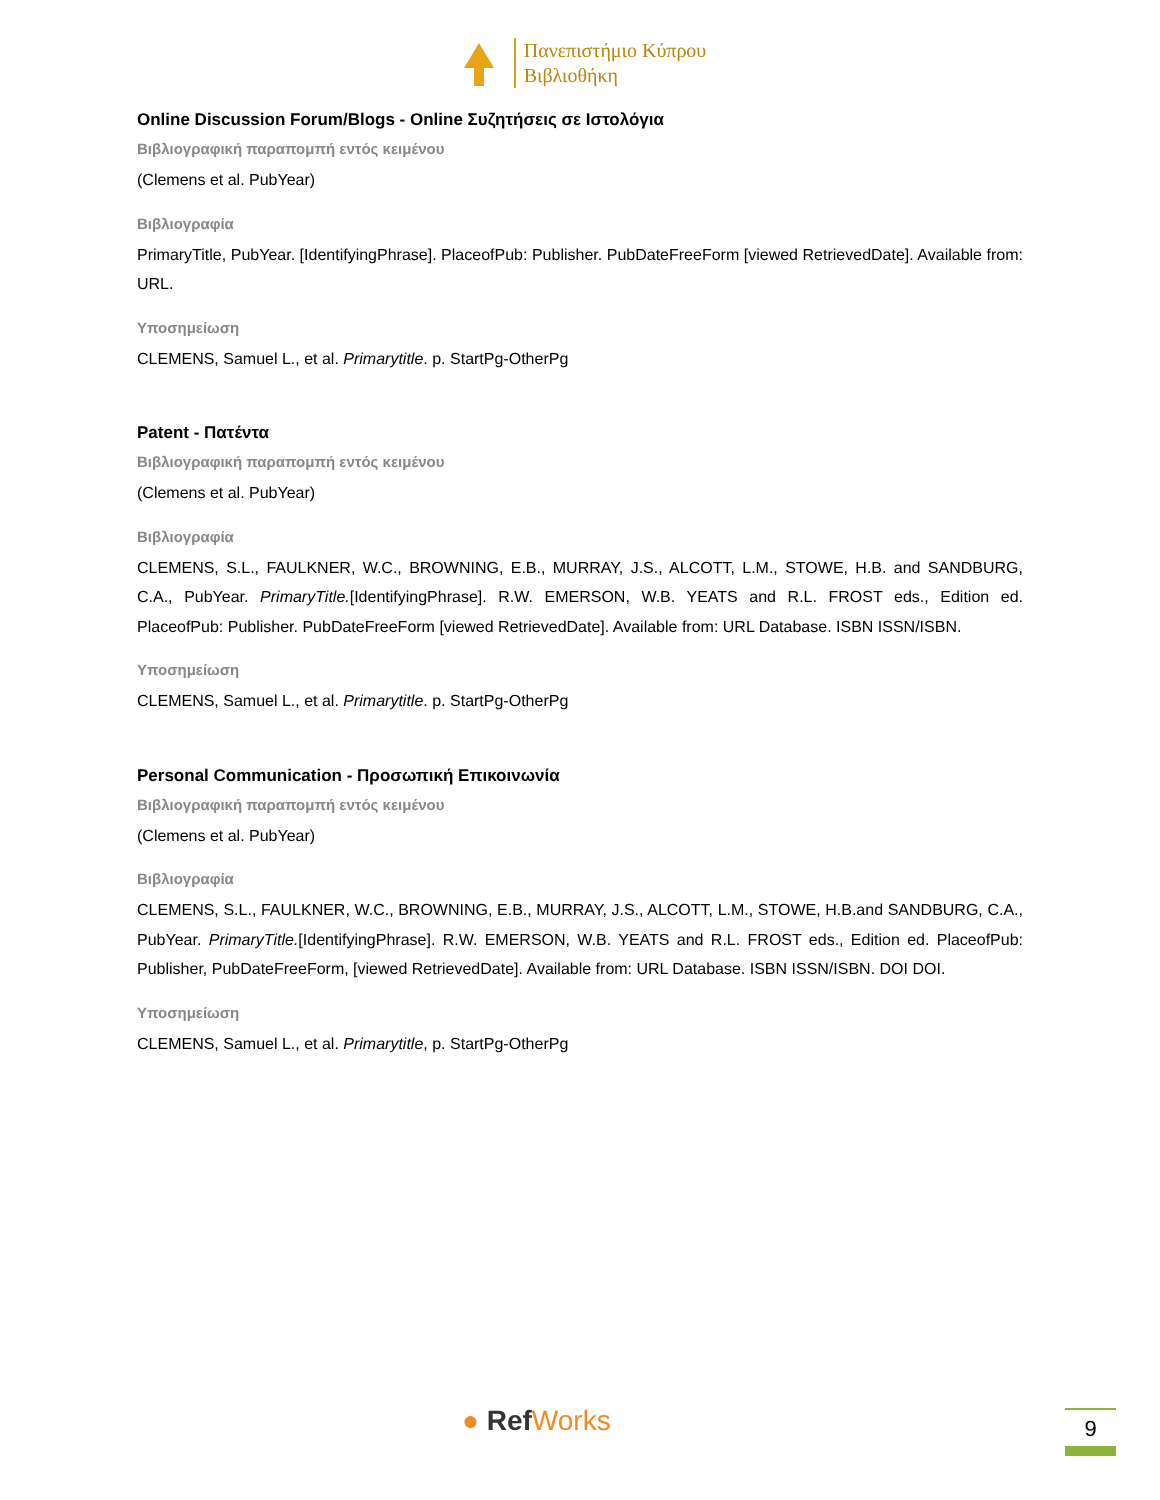Πανεπιστήμιο Κύπρου
Βιβλιοθήκη
Online Discussion Forum/Blogs - Online Συζητήσεις σε Ιστολόγια
Βιβλιογραφική παραπομπή εντός κειμένου
(Clemens et al. PubYear)
Βιβλιογραφία
PrimaryTitle, PubYear. [IdentifyingPhrase]. PlaceofPub: Publisher. PubDateFreeForm [viewed RetrievedDate]. Available from: URL.
Υποσημείωση
CLEMENS, Samuel L., et al. Primarytitle. p. StartPg-OtherPg
Patent - Πατέντα
Βιβλιογραφική παραπομπή εντός κειμένου
(Clemens et al. PubYear)
Βιβλιογραφία
CLEMENS, S.L., FAULKNER, W.C., BROWNING, E.B., MURRAY, J.S., ALCOTT, L.M., STOWE, H.B. and SANDBURG, C.A., PubYear. PrimaryTitle.[IdentifyingPhrase]. R.W. EMERSON, W.B. YEATS and R.L. FROST eds., Edition ed. PlaceofPub: Publisher. PubDateFreeForm [viewed RetrievedDate]. Available from: URL Database. ISBN ISSN/ISBN.
Υποσημείωση
CLEMENS, Samuel L., et al. Primarytitle. p. StartPg-OtherPg
Personal Communication - Προσωπική Επικοινωνία
Βιβλιογραφική παραπομπή εντός κειμένου
(Clemens et al. PubYear)
Βιβλιογραφία
CLEMENS, S.L., FAULKNER, W.C., BROWNING, E.B., MURRAY, J.S., ALCOTT, L.M., STOWE, H.B.and SANDBURG, C.A., PubYear. PrimaryTitle.[IdentifyingPhrase]. R.W. EMERSON, W.B. YEATS and R.L. FROST eds., Edition ed. PlaceofPub: Publisher, PubDateFreeForm, [viewed RetrievedDate]. Available from: URL Database. ISBN ISSN/ISBN. DOI DOI.
Υποσημείωση
CLEMENS, Samuel L., et al. Primarytitle, p. StartPg-OtherPg
● RefWorks 9